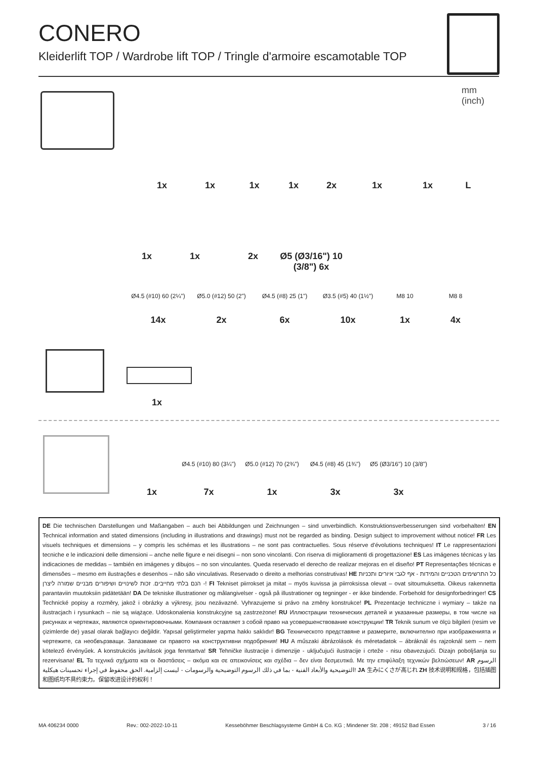CONERO
Kleiderlift TOP / Wardrobe lift TOP / Tringle d'armoire escamotable TOP
mm
(inch)
1x 1x 1x 1x 2x 1x 1x L
1x 1x 2x Ø5 (Ø3/16") 10 (3/8") 6x
Ø4.5 (#10) 60 (2¼") Ø5.0 (#12) 50 (2") Ø4.5 (#8) 25 (1") Ø3.5 (#5) 40 (1½") M8 10 M8 8
14x 2x 6x 10x 1x 4x
1x
Ø4.5 (#10) 80 (3¼") Ø5.0 (#12) 70 (2¾") Ø4.5 (#8) 45 (1¾") Ø5 (Ø3/16") 10 (3/8")
1x 7x 1x 3x 3x
DE Die technischen Darstellungen und Maßangaben – auch bei Abbildungen und Zeichnungen – sind unverbindlich. Konstruktionsverbesserungen sind vorbehalten! EN Technical information and stated dimensions (including in illustrations and drawings) must not be regarded as binding. Design subject to improvement without notice! FR Les visuels techniques et dimensions – y compris les schémas et les illustrations – ne sont pas contractuelles. Sous réserve d'évolutions techniques! IT Le rappresentazioni tecniche e le indicazioni delle dimensioni – anche nelle figure e nei disegni – non sono vincolanti. Con riserva di miglioramenti di progettazione! ES Las imágenes técnicas y las indicaciones de medidas – también en imágenes y dibujos – no son vinculantes. Queda reservado el derecho de realizar mejoras en el diseño! PT Representações técnicas e dimensões – mesmo em ilustrações e desenhos – não são vinculativas. Reservado o direito a melhorias construtivas! HE כל התרשימים הטכניים והמידות - אף לגבי איורים ותכניות - הנם בלתי מחייבים. זכות לשינויים ושיפורים מבניים שמורה ליצרן! FI Tekniset piirrokset ja mitat – myös kuvissa ja piirroksissa olevat – ovat sitoumuksetta. Oikeus rakennetta parantaviin muutoksiin pidätetään! DA De tekniske illustrationer og målangivelser - også på illustrationer og tegninger - er ikke bindende. Forbehold for designforbedringer! CS Technické popisy a rozměry, jakož i obrázky a výkresy, jsou nezávazné. Vyhrazujeme si právo na změny konstrukce! PL Prezentacje techniczne i wymiary – także na ilustracjach i rysunkach – nie są wiążące. Udoskonalenia konstrukcyjne są zastrzeżone! RU Иллюстрации технических деталей и указанные размеры, в том числе на рисунках и чертежах, являются ориентировочными. Компания оставляет з собой право на усовершенствование конструкции! TR Teknik sunum ve ölçü bilgileri (resim ve çizimlerde de) yasal olarak bağlayıcı değildir. Yapısal geliştirmeler yapma hakkı saklıdır! BG Техническото представяне и размерите, включително при изображенията и чертежите, са необвързващи. Запазваме си правото на конструктивни подобрения! HU A műszaki ábrázolások és méretadatok – ábráknál és rajzoknál sem – nem kötelező érvényűek. A konstrukciós javítások joga fenntartva! SR Tehničke ilustracije i dimenzije - uključujući ilustracije i crteže - nisu obavezujući. Dizajn poboljšanja su rezervisana! EL Τα τεχνικά σχήματα και οι διαστάσεις – ακόμα και σε απεικονίσεις και σχέδια – δεν είναι δεσμευτικά. Με την επιφύλαξη τεχνικών βελτιώσεων! AR الرسوم التوضيحية والأبعاد الفنية - بما في ذلك الرسوم التوضيحية والرسومات - ليست إلزامية. الحق محفوظ في إجراء تحسينات هيكلية! JA 生みにくさが高じれ ZH 技术说明和规格，包括插图和图纸均不具约束力。保留改进设计的权利！
MA 406234 0000 Rev.: 002-2022-10-11 Kesseböhmer Beschlagsysteme GmbH & Co. KG ; Mindener Str. 208 ; 49152 Bad Essen 3 / 16